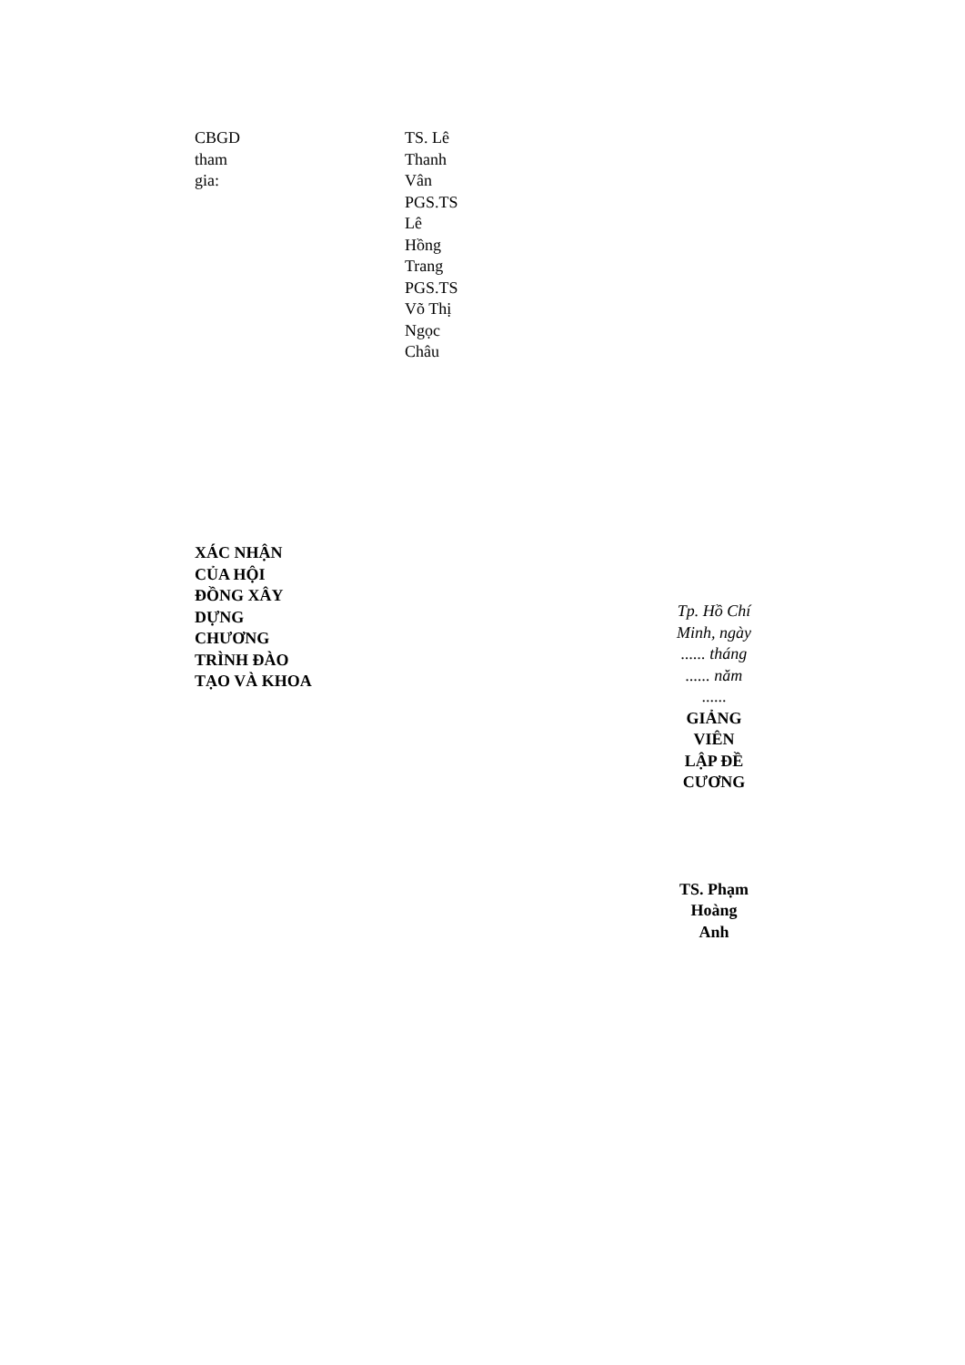CBGD
tham
gia:
TS. Lê
Thanh
Vân
PGS.TS
Lê
Hồng
Trang
PGS.TS
Võ Thị
Ngọc
Châu
XÁC NHẬN
CỦA HỘI
ĐỒNG XÂY
DỰNG
CHƯƠNG
TRÌNH ĐÀO
TẠO VÀ KHOA
Tp. Hồ Chí
Minh, ngày
...... tháng
...... năm
......
GIẢNG
VIÊN
LẬP ĐỀ
CƯƠNG
TS. Phạm
Hoàng
Anh